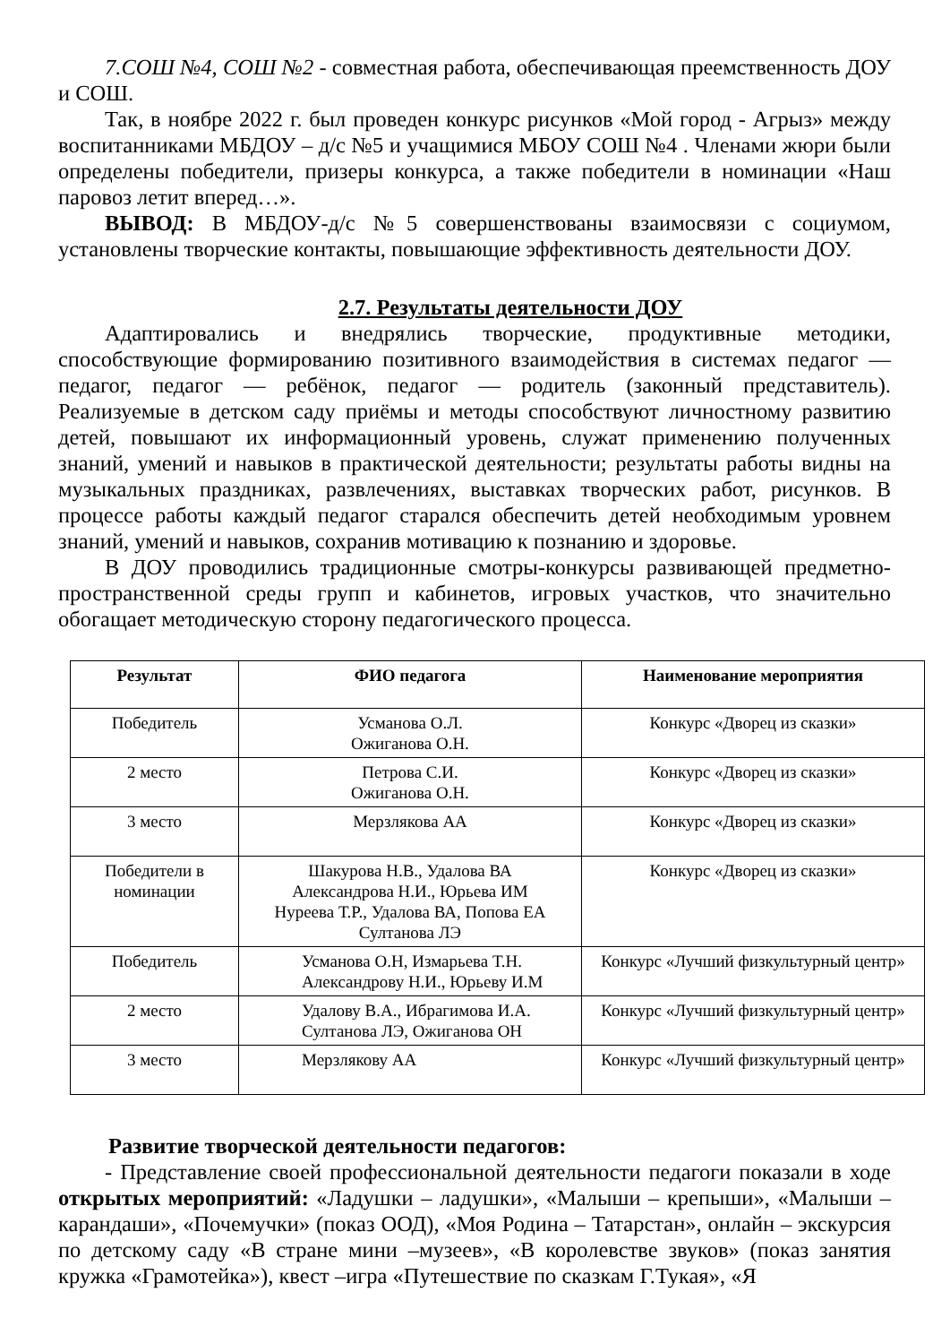7.СОШ №4, СОШ №2 - совместная работа, обеспечивающая преемственность ДОУ и СОШ.
Так, в ноябре 2022 г. был проведен конкурс рисунков «Мой город - Агрыз» между воспитанниками МБДОУ – д/с №5 и учащимися МБОУ СОШ №4 . Членами жюри были определены победители, призеры конкурса, а также победители в номинации «Наш паровоз летит вперед…».
ВЫВОД: В МБДОУ-д/с №5 совершенствованы взаимосвязи с социумом, установлены творческие контакты, повышающие эффективность деятельности ДОУ.
2.7. Результаты деятельности ДОУ
Адаптировались и внедрялись творческие, продуктивные методики, способствующие формированию позитивного взаимодействия в системах педагог — педагог, педагог — ребёнок, педагог — родитель (законный представитель). Реализуемые в детском саду приёмы и методы способствуют личностному развитию детей, повышают их информационный уровень, служат применению полученных знаний, умений и навыков в практической деятельности; результаты работы видны на музыкальных праздниках, развлечениях, выставках творческих работ, рисунков. В процессе работы каждый педагог старался обеспечить детей необходимым уровнем знаний, умений и навыков, сохранив мотивацию к познанию и здоровье.
В ДОУ проводились традиционные смотры-конкурсы развивающей предметно-пространственной среды групп и кабинетов, игровых участков, что значительно обогащает методическую сторону педагогического процесса.
| Результат | ФИО педагога | Наименование мероприятия |
| --- | --- | --- |
| Победитель | Усманова О.Л. Ожиганова О.Н. | Конкурс «Дворец из сказки» |
| 2 место | Петрова С.И. Ожиганова О.Н. | Конкурс «Дворец из сказки» |
| 3 место | Мерзлякова АА | Конкурс «Дворец из сказки» |
| Победители в номинации | Шакурова Н.В., Удалова ВА Александрова Н.И., Юрьева ИМ Нуреева Т.Р., Удалова ВА, Попова ЕА Султанова ЛЭ | Конкурс «Дворец из сказки» |
| Победитель | Усманова О.Н, Измарьева Т.Н. Александрову Н.И., Юрьеву И.М | Конкурс «Лучший физкультурный центр» |
| 2 место | Удалову В.А., Ибрагимова И.А. Султанова ЛЭ, Ожиганова ОН | Конкурс «Лучший физкультурный центр» |
| 3 место | Мерзлякову АА | Конкурс «Лучший физкультурный центр» |
Развитие творческой деятельности педагогов:
- Представление своей профессиональной деятельности педагоги показали в ходе открытых мероприятий: «Ладушки – ладушки», «Малыши – крепыши», «Малыши – карандаши», «Почемучки» (показ ООД), «Моя Родина – Татарстан», онлайн – экскурсия по детскому саду «В стране мини –музеев», «В королевстве звуков» (показ занятия кружка «Грамотейка»), квест –игра «Путешествие по сказкам Г.Тукая», «Я